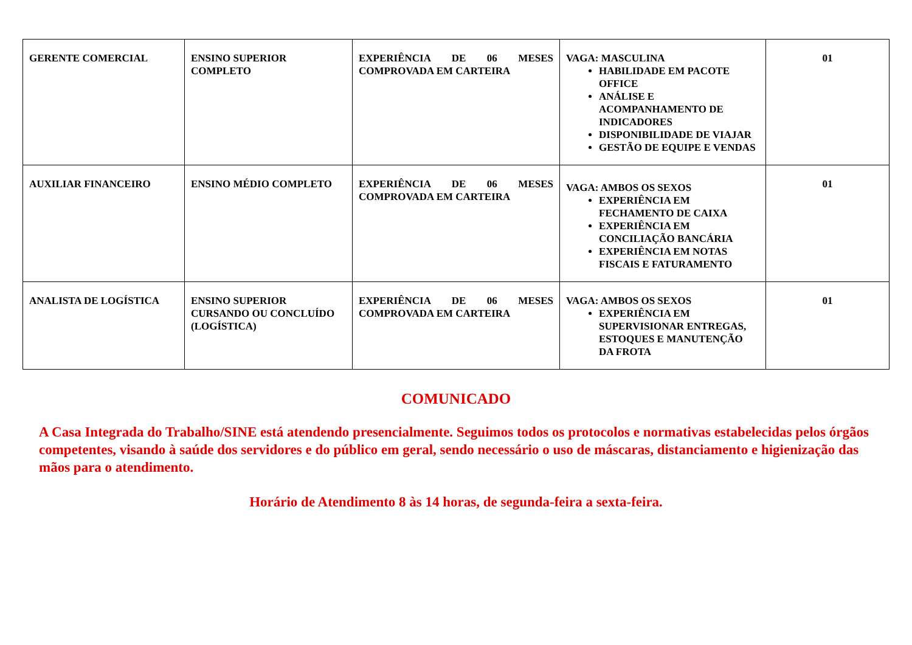| GERENTE COMERCIAL | ENSINO SUPERIOR COMPLETO | EXPERIÊNCIA DE 06 MESES COMPROVADA EM CARTEIRA | VAGA: MASCULINA HABILIDADE EM PACOTE OFFICE ANÁLISE E ACOMPANHAMENTO DE INDICADORES DISPONIBILIDADE DE VIAJAR GESTÃO DE EQUIPE E VENDAS | 01 |
| AUXILIAR FINANCEIRO | ENSINO MÉDIO COMPLETO | EXPERIÊNCIA DE 06 MESES COMPROVADA EM CARTEIRA | VAGA: AMBOS OS SEXOS EXPERIÊNCIA EM FECHAMENTO DE CAIXA EXPERIÊNCIA EM CONCILIAÇÃO BANCÁRIA EXPERIÊNCIA EM NOTAS FISCAIS E FATURAMENTO | 01 |
| ANALISTA DE LOGÍSTICA | ENSINO SUPERIOR CURSANDO OU CONCLUÍDO (LOGÍSTICA) | EXPERIÊNCIA DE 06 MESES COMPROVADA EM CARTEIRA | VAGA: AMBOS OS SEXOS EXPERIÊNCIA EM SUPERVISIONAR ENTREGAS, ESTOQUES E MANUTENÇÃO DA FROTA | 01 |
COMUNICADO
A Casa Integrada do Trabalho/SINE está atendendo presencialmente. Seguimos todos os protocolos e normativas estabelecidas pelos órgãos competentes, visando à saúde dos servidores e do público em geral, sendo necessário o uso de máscaras, distanciamento e higienização das mãos para o atendimento.
Horário de Atendimento 8 às 14 horas, de segunda-feira a sexta-feira.